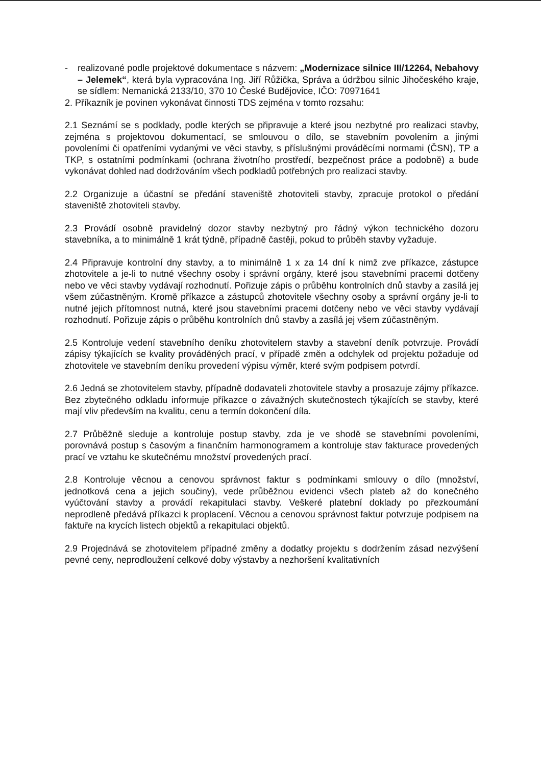- realizované podle projektové dokumentace s názvem: „Modernizace silnice III/12264, Nebahovy – Jelemek“, která byla vypracována Ing. Jiří Růžička, Správa a údržbou silnic Jihočeského kraje, se sídlem: Nemanická 2133/10, 370 10 České Budějovice, IČO: 70971641
2. Příkazník je povinen vykonávat činnosti TDS zejména v tomto rozsahu:
2.1 Seznámí se s podklady, podle kterých se připravuje a které jsou nezbytné pro realizaci stavby, zejména s projektovou dokumentací, se smlouvou o dílo, se stavebním povolením a jinými povoleními či opatřeními vydanými ve věci stavby, s příslušnými prováděcími normami (ČSN), TP a TKP, s ostatními podmínkami (ochrana životního prostředí, bezpečnost práce a podobně) a bude vykonávat dohled nad dodržováním všech podkladů potřebných pro realizaci stavby.
2.2 Organizuje a účastní se předání staveniště zhotoviteli stavby, zpracuje protokol o předání staveniště zhotoviteli stavby.
2.3 Provádí osobně pravidelný dozor stavby nezbytný pro řádný výkon technického dozoru stavebníka, a to minimálně 1 krát týdně, případně častěji, pokud to průběh stavby vyžaduje.
2.4 Připravuje kontrolní dny stavby, a to minimálně 1 x za 14 dní k nimž zve příkazce, zástupce zhotovitele a je-li to nutné všechny osoby i správní orgány, které jsou stavebními pracemi dotčeny nebo ve věci stavby vydávají rozhodnutí. Pořizuje zápis o průběhu kontrolních dnů stavby a zasílá jej všem zúčastněným. Kromě příkazce a zástupců zhotovitele všechny osoby a správní orgány je-li to nutné jejich přítomnost nutná, které jsou stavebními pracemi dotčeny nebo ve věci stavby vydávají rozhodnutí. Pořizuje zápis o průběhu kontrolních dnů stavby a zasílá jej všem zúčastněným.
2.5 Kontroluje vedení stavebního deníku zhotovitelem stavby a stavební deník potvrzuje. Provádí zápisy týkajících se kvality prováděných prací, v případě změn a odchylek od projektu požaduje od zhotovitele ve stavebním deníku provedení výpisu výměr, které svým podpisem potvrdí.
2.6 Jedná se zhotovitelem stavby, případně dodavateli zhotovitele stavby a prosazuje zájmy příkazce. Bez zbytečného odkladu informuje příkazce o závažných skutečnostech týkajících se stavby, které mají vliv především na kvalitu, cenu a termín dokončení díla.
2.7 Průběžně sleduje a kontroluje postup stavby, zda je ve shodě se stavebními povoleními, porovnává postup s časovým a finančním harmonogramem a kontroluje stav fakturace provedených prací ve vztahu ke skutečnému množství provedených prací.
2.8 Kontroluje věcnou a cenovou správnost faktur s podmínkami smlouvy o dílo (množství, jednotková cena a jejich součiny), vede průběžnou evidenci všech plateb až do konečného vyúčtování stavby a provádí rekapitulaci stavby. Veškeré platební doklady po přezkoumání neprodleně předává příkazci k proplacení. Věcnou a cenovou správnost faktur potvrzuje podpisem na faktuře na krycích listech objektů a rekapitulaci objektů.
2.9 Projednává se zhotovitelem případné změny a dodatky projektu s dodržením zásad nezvýšení pevné ceny, neprodloužení celkové doby výstavby a nezhoršení kvalitativních